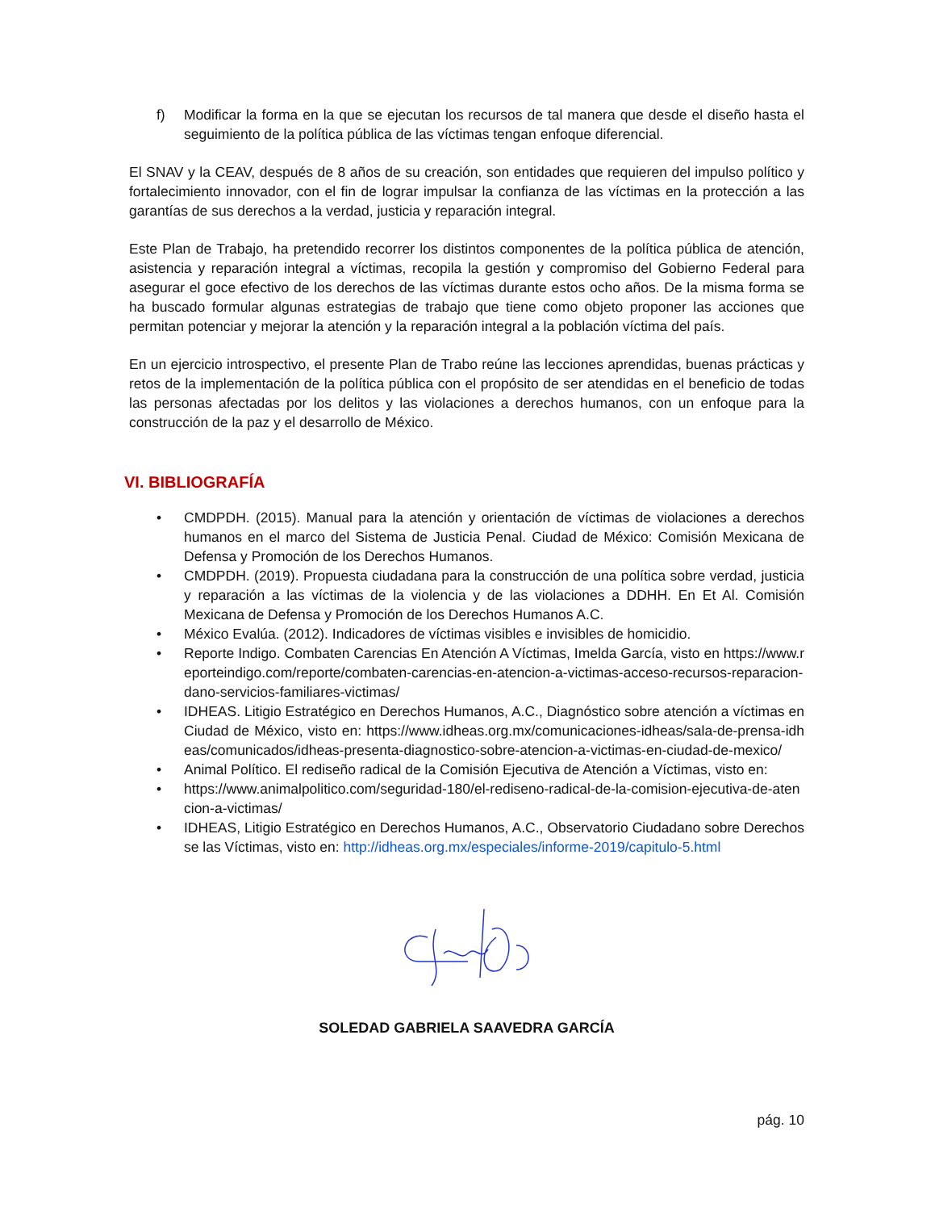f) Modificar la forma en la que se ejecutan los recursos de tal manera que desde el diseño hasta el seguimiento de la política pública de las víctimas tengan enfoque diferencial.
El SNAV y la CEAV, después de 8 años de su creación, son entidades que requieren del impulso político y fortalecimiento innovador, con el fin de lograr impulsar la confianza de las víctimas en la protección a las garantías de sus derechos a la verdad, justicia y reparación integral.
Este Plan de Trabajo, ha pretendido recorrer los distintos componentes de la política pública de atención, asistencia y reparación integral a víctimas, recopila la gestión y compromiso del Gobierno Federal para asegurar el goce efectivo de los derechos de las víctimas durante estos ocho años. De la misma forma se ha buscado formular algunas estrategias de trabajo que tiene como objeto proponer las acciones que permitan potenciar y mejorar la atención y la reparación integral a la población víctima del país.
En un ejercicio introspectivo, el presente Plan de Trabo reúne las lecciones aprendidas, buenas prácticas y retos de la implementación de la política pública con el propósito de ser atendidas en el beneficio de todas las personas afectadas por los delitos y las violaciones a derechos humanos, con un enfoque para la construcción de la paz y el desarrollo de México.
VI. BIBLIOGRAFÍA
• CMDPDH. (2015). Manual para la atención y orientación de víctimas de violaciones a derechos humanos en el marco del Sistema de Justicia Penal. Ciudad de México: Comisión Mexicana de Defensa y Promoción de los Derechos Humanos.
• CMDPDH. (2019). Propuesta ciudadana para la construcción de una política sobre verdad, justicia y reparación a las víctimas de la violencia y de las violaciones a DDHH. En Et Al. Comisión Mexicana de Defensa y Promoción de los Derechos Humanos A.C.
• México Evalúa. (2012). Indicadores de víctimas visibles e invisibles de homicidio.
• Reporte Indigo. Combaten Carencias En Atención A Víctimas, Imelda García, visto en https://www.reporteindigo.com/reporte/combaten-carencias-en-atencion-a-victimas-acceso-recursos-reparacion-dano-servicios-familiares-victimas/
• IDHEAS. Litigio Estratégico en Derechos Humanos, A.C., Diagnóstico sobre atención a víctimas en Ciudad de México, visto en: https://www.idheas.org.mx/comunicaciones-idheas/sala-de-prensa-idheas/comunicados/idheas-presenta-diagnostico-sobre-atencion-a-victimas-en-ciudad-de-mexico/
• Animal Político. El rediseño radical de la Comisión Ejecutiva de Atención a Víctimas, visto en:
• https://www.animalpolitico.com/seguridad-180/el-rediseno-radical-de-la-comision-ejecutiva-de-atencion-a-victimas/
• IDHEAS, Litigio Estratégico en Derechos Humanos, A.C., Observatorio Ciudadano sobre Derechos se las Víctimas, visto en: http://idheas.org.mx/especiales/informe-2019/capitulo-5.html
SOLEDAD GABRIELA SAAVEDRA GARCÍA
pág. 10